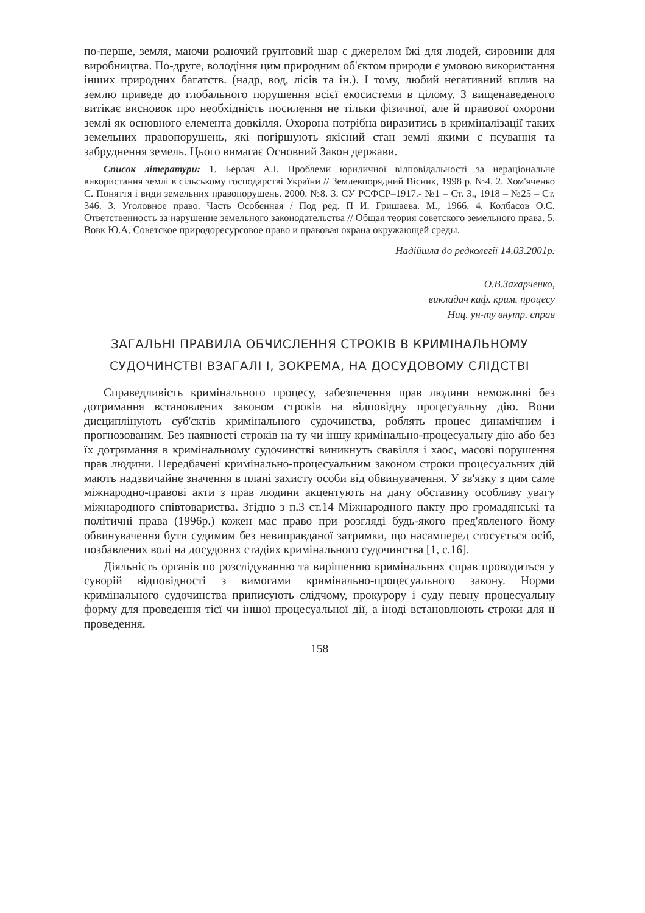по-перше, земля, маючи родючий ґрунтовий шар є джерелом їжі для людей, сировини для виробництва. По-друге, володіння цим природним об'єктом природи є умовою використання інших природних багатств. (надр, вод, лісів та ін.). І тому, любий негативний вплив на землю приведе до глобального порушення всієї екосистеми в цілому. З вищенаведеного витікає висновок про необхідність посилення не тільки фізичної, але й правової охорони землі як основного елемента довкілля. Охорона потрібна виразитись в криміналізації таких земельних правопорушень, які погіршують якісний стан землі якими є псування та забруднення земель. Цього вимагає Основний Закон держави.
Список літератури: 1. Берлач А.І. Проблеми юридичної відповідальності за нераціональне використання землі в сільському господарстві України // Землевпорядний Вісник, 1998 р. №4. 2. Хом'яченко С. Поняття і види земельних правопорушень. 2000. №8. 3. СУ РСФСР–1917.- №1 – Ст. 3., 1918 – №25 – Ст. 346. 3. Уголовное право. Часть Особенная / Под ред. П И. Гришаева. М., 1966. 4. Колбасов О.С. Ответственность за нарушение земельного законодательства // Общая теория советского земельного права. 5. Вовк Ю.А. Советское природоресурсовое право и правовая охрана окружающей среды.
Надійшла до редколегії 14.03.2001р.
О.В.Захарченко,
викладач каф. крим. процесу
Нац. ун-ту внутр. справ
ЗАГАЛЬНІ ПРАВИЛА ОБЧИСЛЕННЯ СТРОКІВ В КРИМІНАЛЬНОМУ СУДОЧИНСТВІ ВЗАГАЛІ І, ЗОКРЕМА, НА ДОСУДОВОМУ СЛІДСТВІ
Справедливість кримінального процесу, забезпечення прав людини неможливі без дотримання встановлених законом строків на відповідну процесуальну дію. Вони дисциплінують суб'єктів кримінального судочинства, роблять процес динамічним і прогнозованим. Без наявності строків на ту чи іншу кримінально-процесуальну дію або без їх дотримання в кримінальному судочинстві виникнуть свавілля і хаос, масові порушення прав людини. Передбачені кримінально-процесуальним законом строки процесуальних дій мають надзвичайне значення в плані захисту особи від обвинувачення. У зв'язку з цим саме міжнародно-правові акти з прав людини акцентують на дану обставину особливу увагу міжнародного співтовариства. Згідно з п.3 ст.14 Міжнародного пакту про громадянські та політичні права (1996р.) кожен має право при розгляді будь-якого пред'явленого йому обвинувачення бути судимим без невиправданої затримки, що насамперед стосується осіб, позбавлених волі на досудових стадіях кримінального судочинства [1, с.16].
Діяльність органів по розслідуванню та вирішенню кримінальних справ проводиться у суворій відповідності з вимогами кримінально-процесуального закону. Норми кримінального судочинства приписують слідчому, прокурору і суду певну процесуальну форму для проведення тієї чи іншої процесуальної дії, а іноді встановлюють строки для її проведення.
158